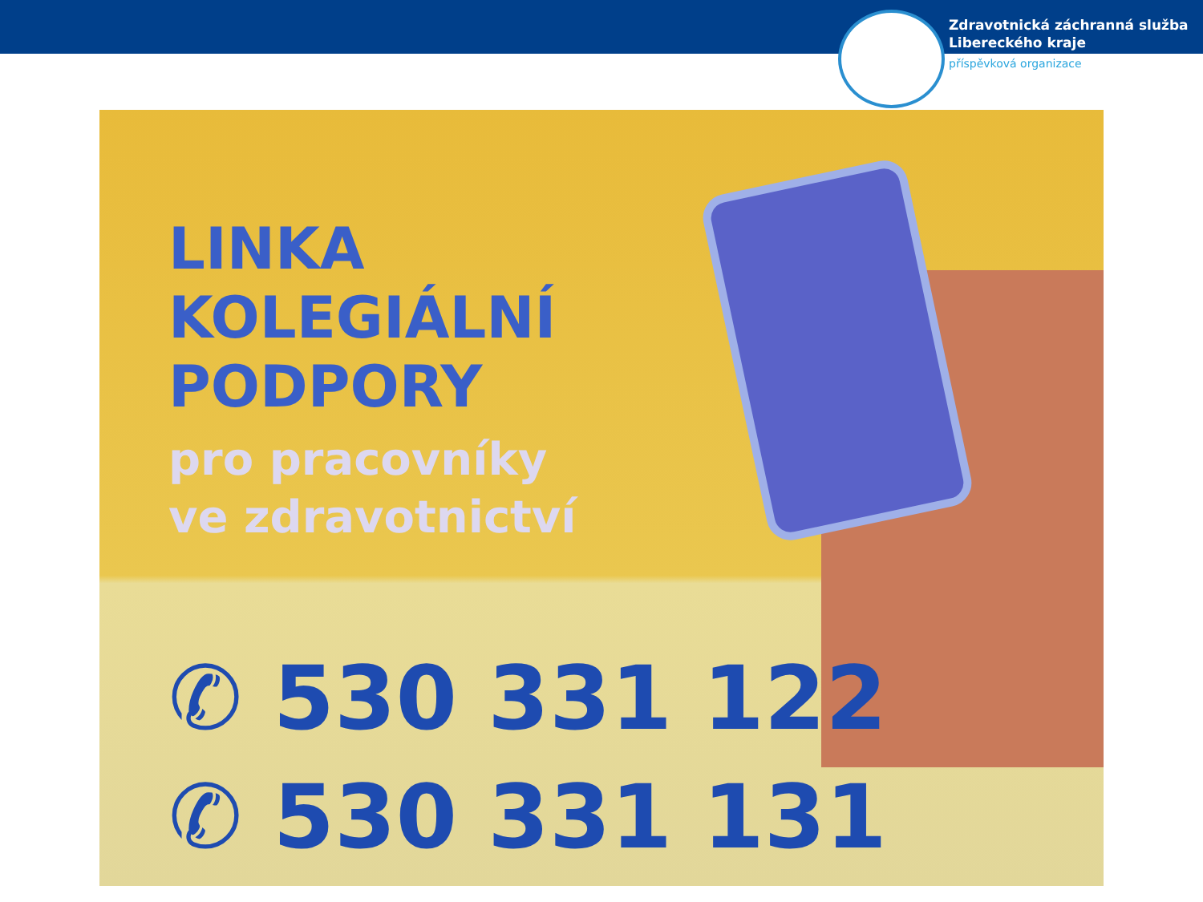Zdravotnická záchranná služba
Libereckého kraje
příspěvková organizace
LINKA
KOLEGIÁLNÍ
PODPORY
pro pracovníky
ve zdravotnictví
✆ 530 331 122
✆ 530 331 131